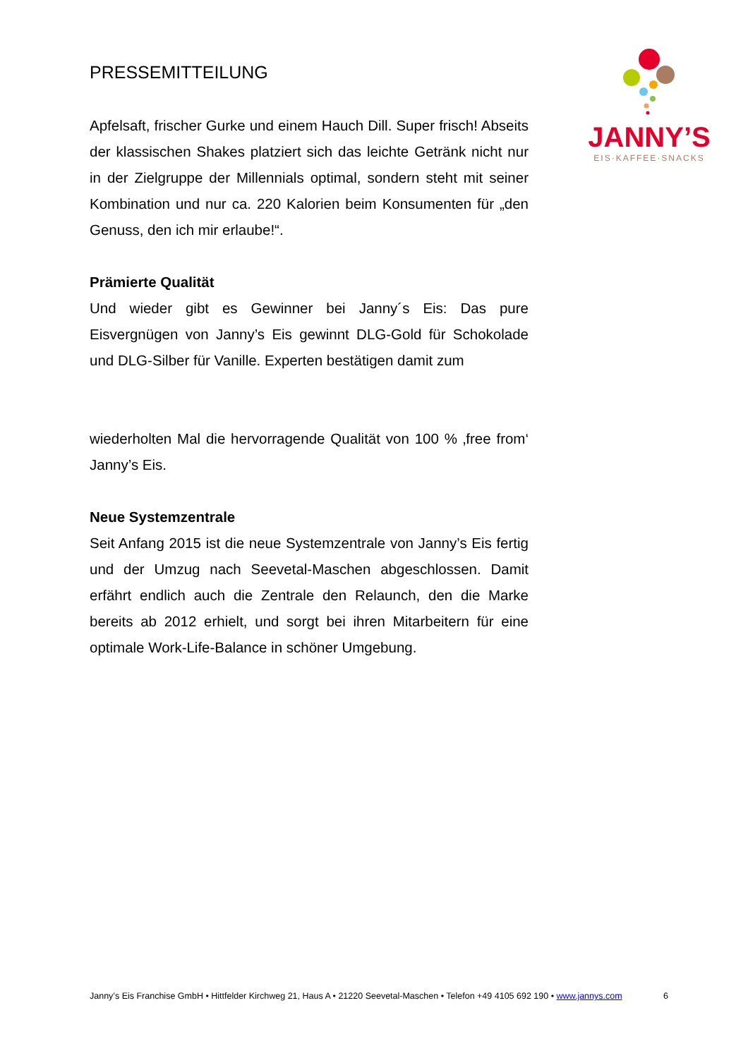JANNY’S
EIS·KAFFEE·SNACKS
PRESSEMITTEILUNG
Apfelsaft, frischer Gurke und einem Hauch Dill. Super frisch! Abseits der klassischen Shakes platziert sich das leichte Getränk nicht nur in der Zielgruppe der Millennials optimal, sondern steht mit seiner Kombination und nur ca. 220 Kalorien beim Konsumenten für „den Genuss, den ich mir erlaube!“.
Prämierte Qualität
Und wieder gibt es Gewinner bei Janny´s Eis: Das pure Eisvergnügen von Janny’s Eis gewinnt DLG-Gold für Schokolade und DLG-Silber für Vanille. Experten bestätigen damit zum
wiederholten Mal die hervorragende Qualität von 100 % ‚free from‘ Janny’s Eis.
Neue Systemzentrale
Seit Anfang 2015 ist die neue Systemzentrale von Janny’s Eis fertig und der Umzug nach Seevetal-Maschen abgeschlossen. Damit erfährt endlich auch die Zentrale den Relaunch, den die Marke bereits ab 2012 erhielt, und sorgt bei ihren Mitarbeitern für eine optimale Work-Life-Balance in schöner Umgebung.
Janny’s Eis Franchise GmbH • Hittfelder Kirchweg 21, Haus A • 21220 Seevetal-Maschen • Telefon +49 4105 692 190 • www.jannys.com 6